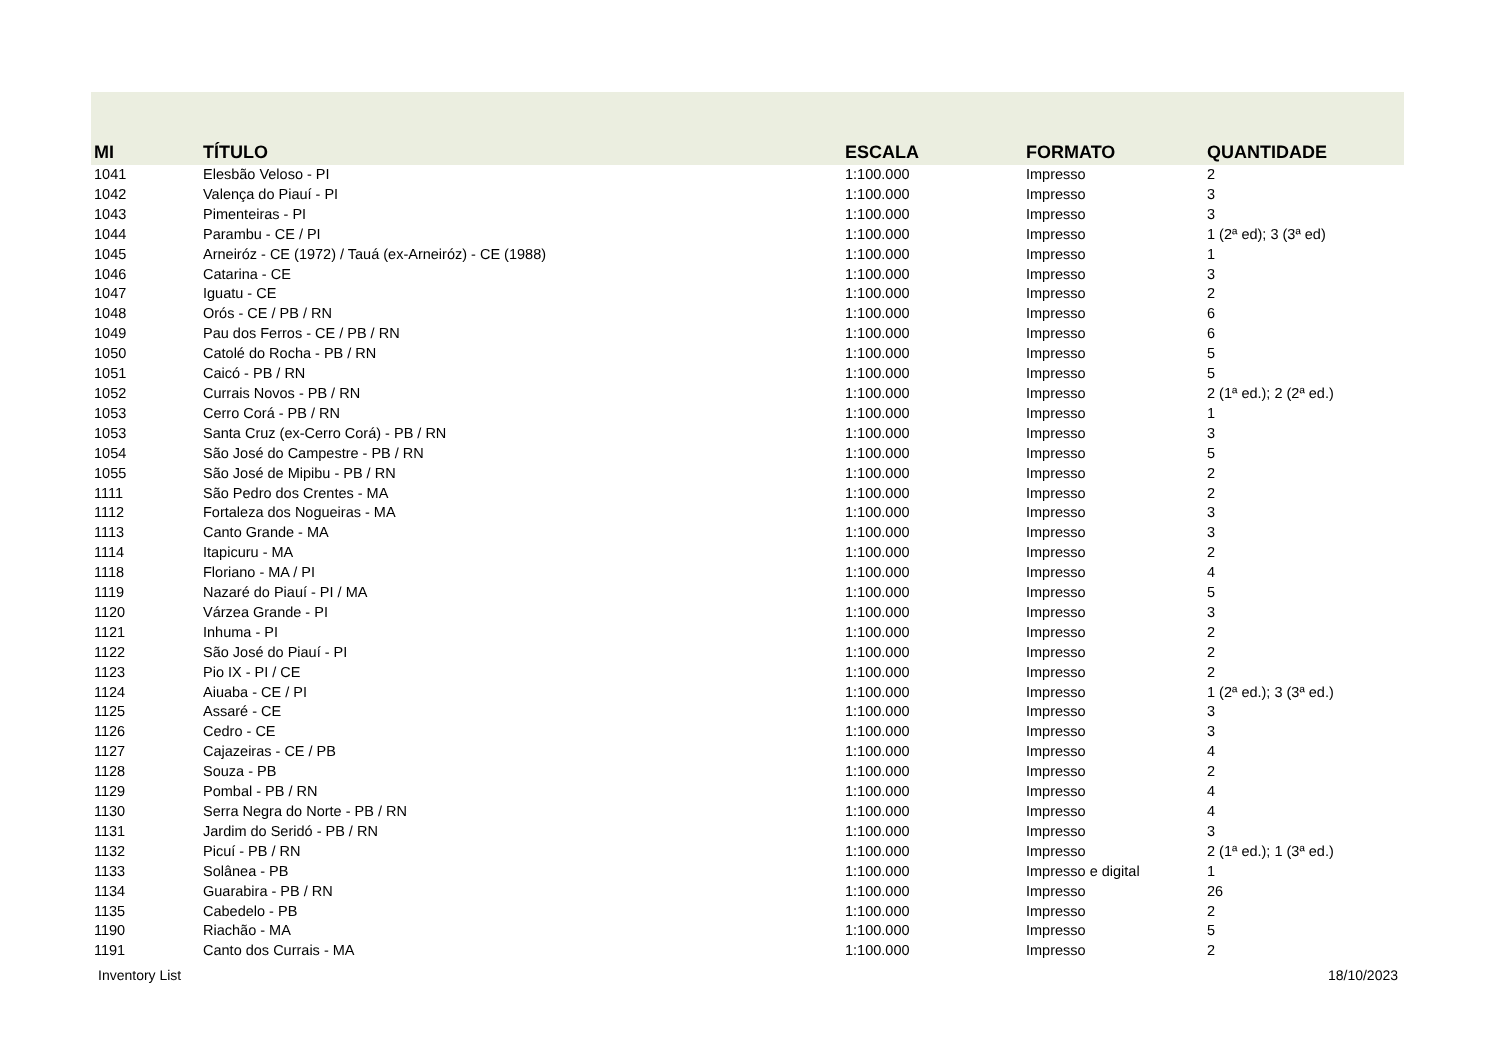| MI | TÍTULO | ESCALA | FORMATO | QUANTIDADE |
| --- | --- | --- | --- | --- |
| 1041 | Elesbão Veloso - PI | 1:100.000 | Impresso | 2 |
| 1042 | Valença do Piauí - PI | 1:100.000 | Impresso | 3 |
| 1043 | Pimenteiras - PI | 1:100.000 | Impresso | 3 |
| 1044 | Parambu - CE / PI | 1:100.000 | Impresso | 1 (2ª ed); 3 (3ª ed) |
| 1045 | Arneiróz - CE (1972) / Tauá (ex-Arneiróz) - CE (1988) | 1:100.000 | Impresso | 1 |
| 1046 | Catarina - CE | 1:100.000 | Impresso | 3 |
| 1047 | Iguatu - CE | 1:100.000 | Impresso | 2 |
| 1048 | Orós - CE / PB / RN | 1:100.000 | Impresso | 6 |
| 1049 | Pau dos Ferros - CE / PB / RN | 1:100.000 | Impresso | 6 |
| 1050 | Catolé do Rocha - PB / RN | 1:100.000 | Impresso | 5 |
| 1051 | Caicó - PB / RN | 1:100.000 | Impresso | 5 |
| 1052 | Currais Novos - PB / RN | 1:100.000 | Impresso | 2 (1ª ed.); 2 (2ª ed.) |
| 1053 | Cerro Corá - PB / RN | 1:100.000 | Impresso | 1 |
| 1053 | Santa Cruz (ex-Cerro Corá) - PB / RN | 1:100.000 | Impresso | 3 |
| 1054 | São José do Campestre - PB / RN | 1:100.000 | Impresso | 5 |
| 1055 | São José de Mipibu - PB / RN | 1:100.000 | Impresso | 2 |
| 1111 | São Pedro dos Crentes - MA | 1:100.000 | Impresso | 2 |
| 1112 | Fortaleza dos Nogueiras - MA | 1:100.000 | Impresso | 3 |
| 1113 | Canto Grande - MA | 1:100.000 | Impresso | 3 |
| 1114 | Itapicuru - MA | 1:100.000 | Impresso | 2 |
| 1118 | Floriano - MA / PI | 1:100.000 | Impresso | 4 |
| 1119 | Nazaré do Piauí - PI / MA | 1:100.000 | Impresso | 5 |
| 1120 | Várzea Grande - PI | 1:100.000 | Impresso | 3 |
| 1121 | Inhuma - PI | 1:100.000 | Impresso | 2 |
| 1122 | São José do Piauí - PI | 1:100.000 | Impresso | 2 |
| 1123 | Pio IX - PI / CE | 1:100.000 | Impresso | 2 |
| 1124 | Aiuaba - CE / PI | 1:100.000 | Impresso | 1 (2ª ed.); 3 (3ª ed.) |
| 1125 | Assaré - CE | 1:100.000 | Impresso | 3 |
| 1126 | Cedro - CE | 1:100.000 | Impresso | 3 |
| 1127 | Cajazeiras - CE / PB | 1:100.000 | Impresso | 4 |
| 1128 | Souza - PB | 1:100.000 | Impresso | 2 |
| 1129 | Pombal - PB / RN | 1:100.000 | Impresso | 4 |
| 1130 | Serra Negra do Norte - PB / RN | 1:100.000 | Impresso | 4 |
| 1131 | Jardim do Seridó - PB / RN | 1:100.000 | Impresso | 3 |
| 1132 | Picuí - PB / RN | 1:100.000 | Impresso | 2 (1ª ed.); 1 (3ª ed.) |
| 1133 | Solânea - PB | 1:100.000 | Impresso e digital | 1 |
| 1134 | Guarabira - PB / RN | 1:100.000 | Impresso | 26 |
| 1135 | Cabedelo - PB | 1:100.000 | Impresso | 2 |
| 1190 | Riachão - MA | 1:100.000 | Impresso | 5 |
| 1191 | Canto dos Currais - MA | 1:100.000 | Impresso | 2 |
Inventory List 18/10/2023